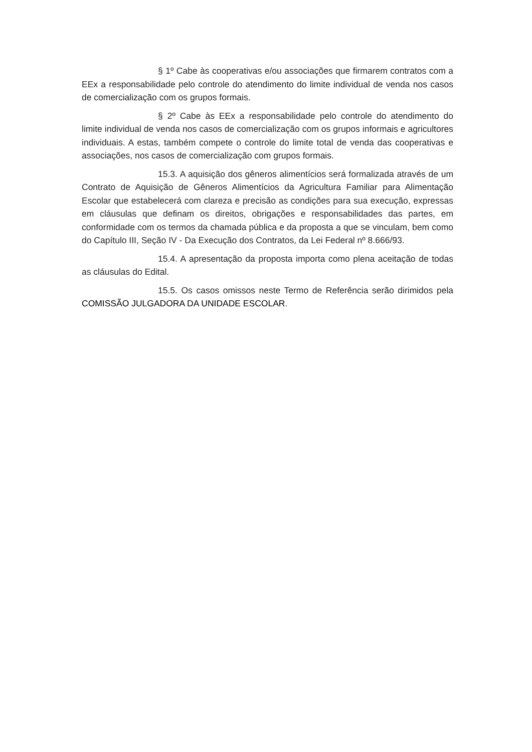§ 1º Cabe às cooperativas e/ou associações que firmarem contratos com a EEx a responsabilidade pelo controle do atendimento do limite individual de venda nos casos de comercialização com os grupos formais.
§ 2º Cabe às EEx a responsabilidade pelo controle do atendimento do limite individual de venda nos casos de comercialização com os grupos informais e agricultores individuais. A estas, também compete o controle do limite total de venda das cooperativas e associações, nos casos de comercialização com grupos formais.
15.3. A aquisição dos gêneros alimentícios será formalizada através de um Contrato de Aquisição de Gêneros Alimentícios da Agricultura Familiar para Alimentação Escolar que estabelecerá com clareza e precisão as condições para sua execução, expressas em cláusulas que definam os direitos, obrigações e responsabilidades das partes, em conformidade com os termos da chamada pública e da proposta a que se vinculam, bem como do Capítulo III, Seção IV - Da Execução dos Contratos, da Lei Federal nº 8.666/93.
15.4. A apresentação da proposta importa como plena aceitação de todas as cláusulas do Edital.
15.5. Os casos omissos neste Termo de Referência serão dirimidos pela COMISSÃO JULGADORA DA UNIDADE ESCOLAR.